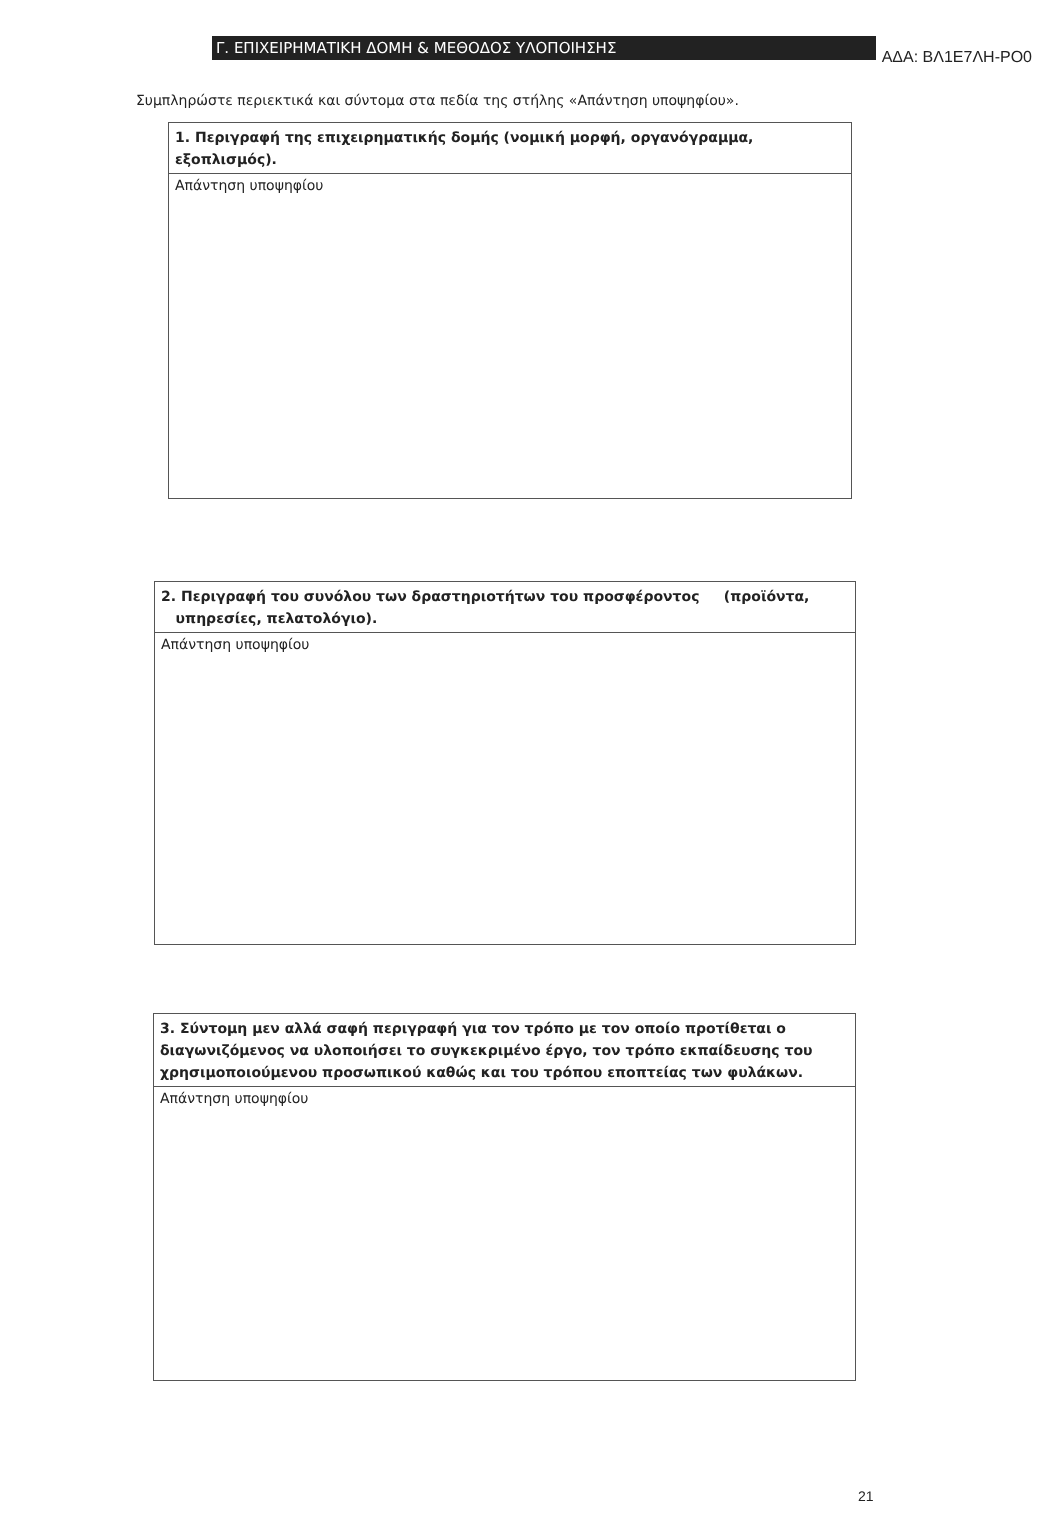ΑΔΑ: ΒΛ1Ε7ΛΗ-ΡΟ0
Γ. ΕΠΙΧΕΙΡΗΜΑΤΙΚΗ ΔΟΜΗ & ΜΕΘΟΔΟΣ ΥΛΟΠΟΙΗΣΗΣ
Συμπληρώστε περιεκτικά και σύντομα στα πεδία της στήλης «Απάντηση υποψηφίου».
| 1. Περιγραφή της επιχειρηματικής δομής (νομική μορφή, οργανόγραμμα, εξοπλισμός). |
| Απάντηση υποψηφίου |
| 2. Περιγραφή του συνόλου των δραστηριοτήτων του προσφέροντος (προϊόντα, υπηρεσίες, πελατολόγιο). |
| Απάντηση υποψηφίου |
| 3. Σύντομη μεν αλλά σαφή περιγραφή για τον τρόπο με τον οποίο προτίθεται ο διαγωνιζόμενος να υλοποιήσει το συγκεκριμένο έργο, τον τρόπο εκπαίδευσης του χρησιμοποιούμενου προσωπικού καθώς και του τρόπου εποπτείας των φυλάκων. |
| Απάντηση υποψηφίου |
21